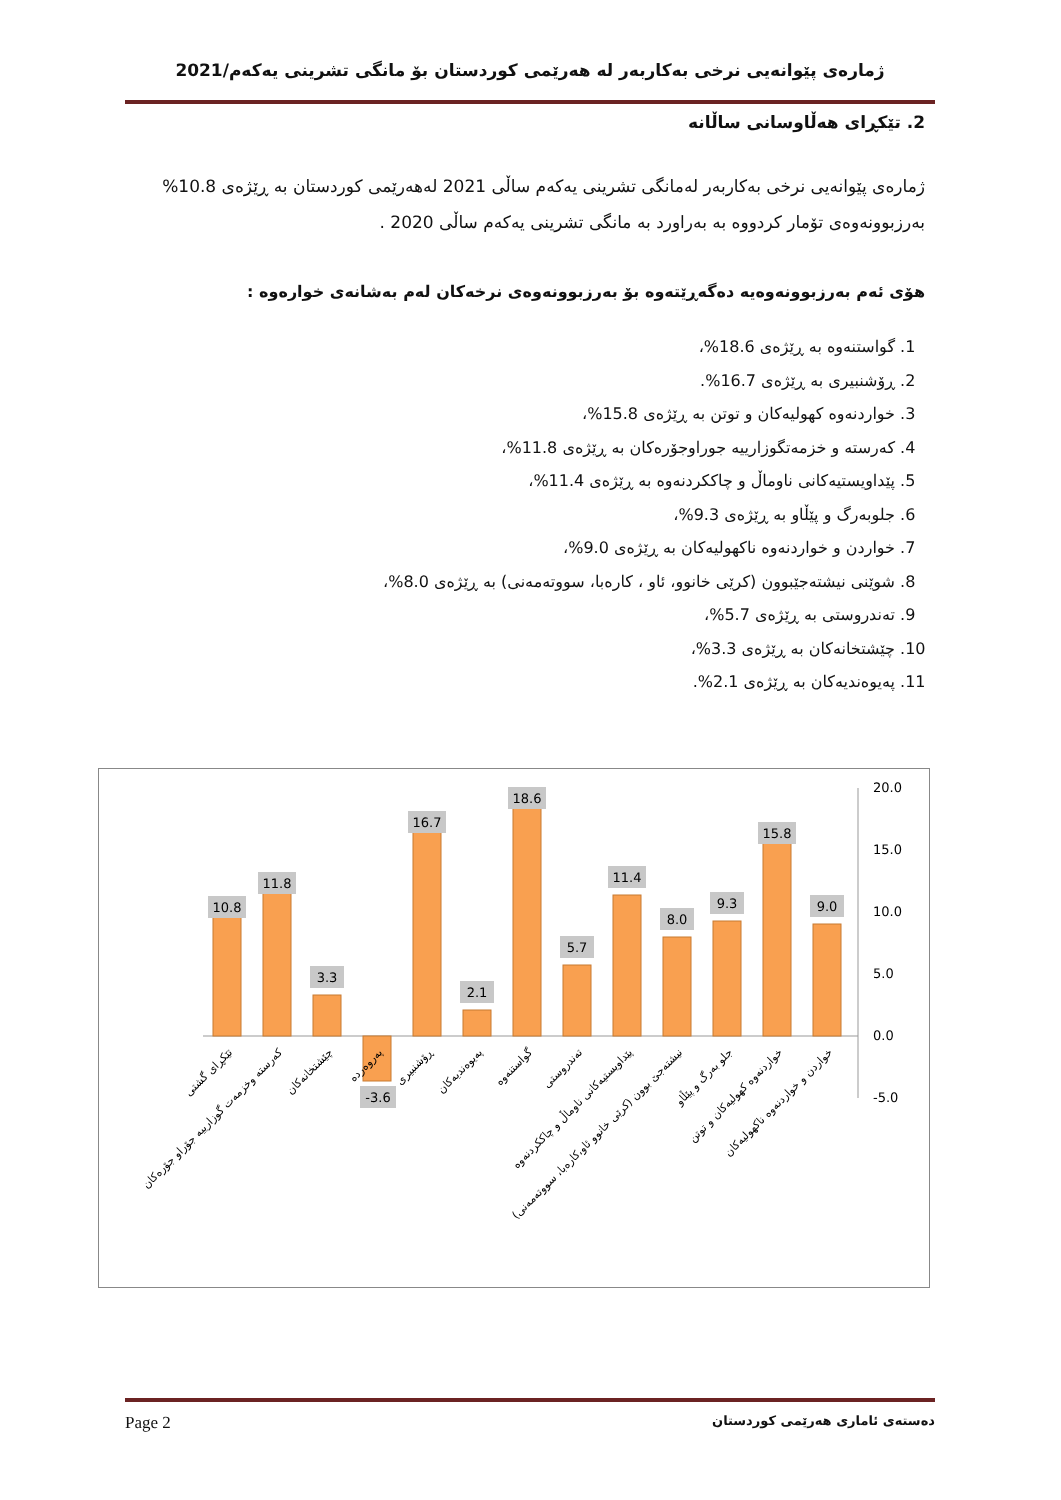ژمارەی پێوانەیی نرخی بەکاربەر لە هەرێمی کوردستان بۆ مانگی تشرینی یەکەم/2021
2. تێکڕای هەڵاوسانی ساڵانە
ژمارەی پێوانەیی نرخی بەکاربەر لەمانگی تشرینی یەکەم ساڵی 2021 لەهەرێمی کوردستان بە ڕێژەی 10.8% بەرزبوونەوەی تۆمار کردووە بە بەراورد بە مانگی تشرینی یەکەم ساڵی 2020 .
هۆی ئەم بەرزبوونەوەیە دەگەڕێتەوە بۆ بەرزبوونەوەی نرخەکان لەم بەشانەی خوارەوە :
1. گواستنەوە بە ڕێژەی 18.6%،
2. ڕۆشنبیری بە ڕێژەی 16.7%.
3. خواردنەوە کهولیەکان و توتن بە ڕێژەی 15.8%،
4. کەرستە و خزمەتگوزارییە جوراوجۆرەکان بە ڕێژەی 11.8%،
5. پێداویستیەکانی ناوماڵ و چاککردنەوە بە ڕێژەی 11.4%،
6. جلوبەرگ و پێڵاو بە ڕێژەی 9.3%،
7. خواردن و خواردنەوە ناکهولیەکان بە ڕێژەی 9.0%،
8. شوێنی نیشتەجێبوون (کرێی خانوو، ئاو ، کارەبا، سووتەمەنی) بە ڕێژەی 8.0%،
9. تەندروستی بە ڕێژەی 5.7%،
10. چێشتخانەکان بە ڕێژەی 3.3%،
11. پەیوەندیەکان بە ڕێژەی 2.1%.
20.0
15.0
10.0
5.0
0.0
-5.0
10.8
11.8
3.3
-3.6
16.7
2.1
18.6
5.7
11.4
8.0
9.3
15.8
9.0
تێکڕای گشتی
کەرستە وخزمەت گوزارییە جۆراو جۆرەکان
چێشتخانەکان
پەروەردە
ڕۆشنبیری
پەیوەندیەکان
گواستنەوە
تەندروستی
پێداویستیەکانی ناوماڵ و چاککردنەوە
نیشتەجێ بوون (کرێی خانوو ئاو،کارەبا، سووتەمەنی)
جلو بەرگ و پێڵاو
خواردنەوە کهولیەکان و توتن
خواردن و خواردنەوە ناکهولیەکان
Page 2 دەستەی ئاماری هەرێمی کوردستان